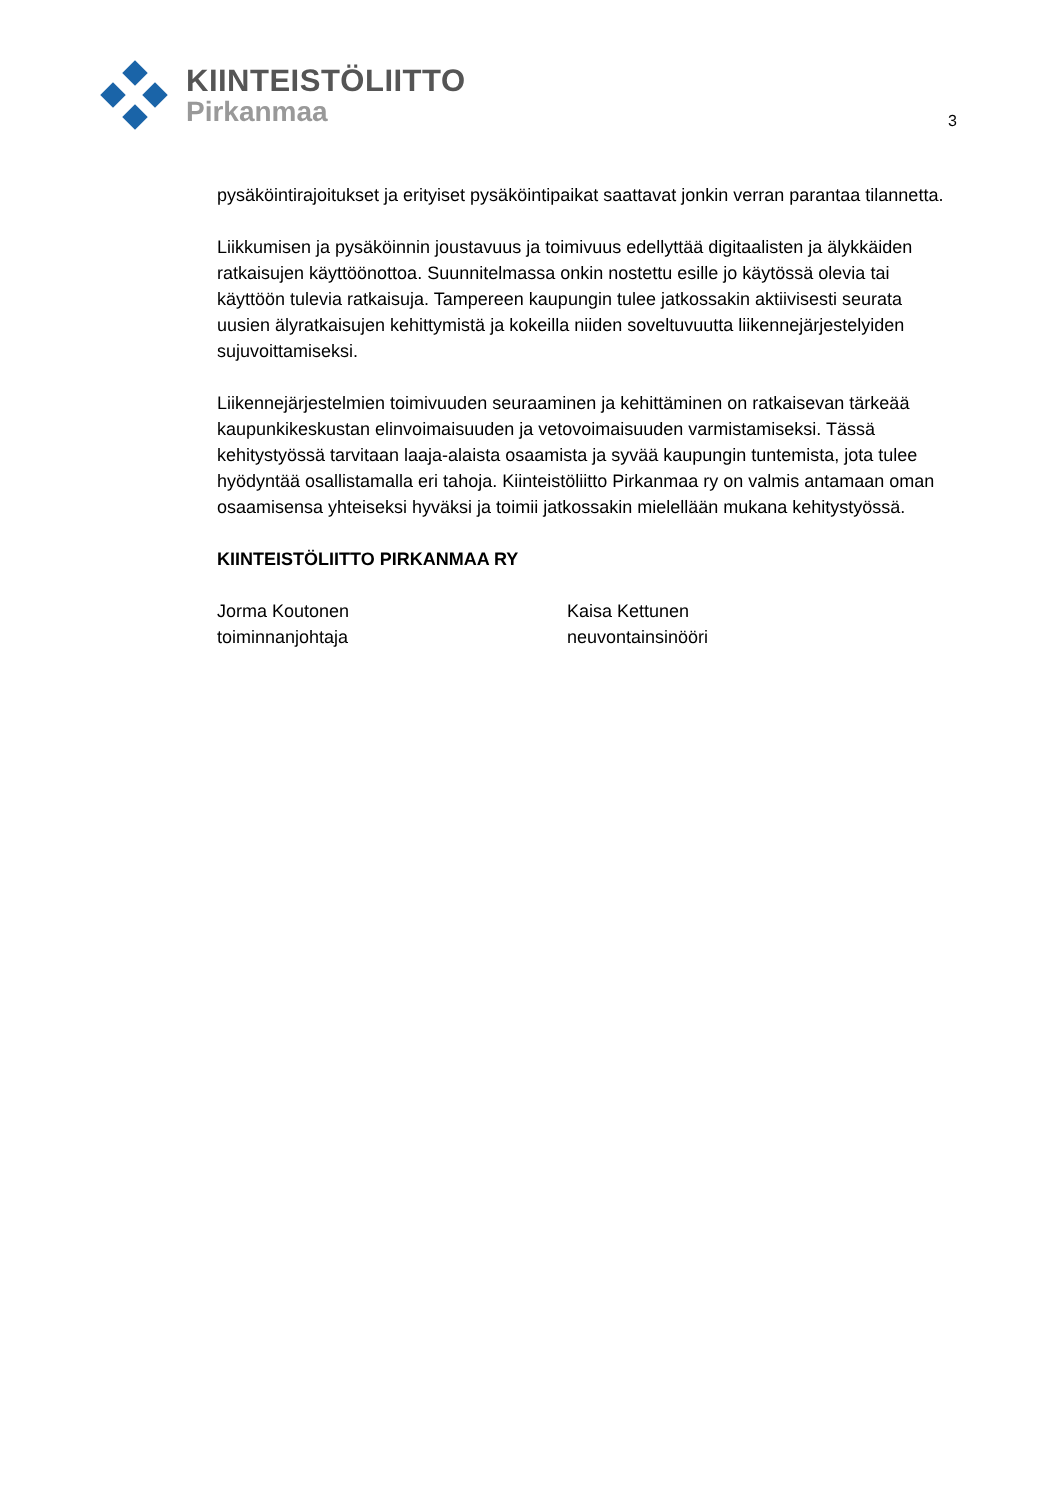KIINTEISTÖLIITTO
Pirkanmaa
3
pysäköintirajoitukset ja erityiset pysäköintipaikat saattavat jonkin verran parantaa tilannetta.
Liikkumisen ja pysäköinnin joustavuus ja toimivuus edellyttää digitaalisten ja älykkäiden ratkaisujen käyttöönottoa. Suunnitelmassa onkin nostettu esille jo käytössä olevia tai käyttöön tulevia ratkaisuja. Tampereen kaupungin tulee jatkossakin aktiivisesti seurata uusien älyratkaisujen kehittymistä ja kokeilla niiden soveltuvuutta liikennejärjestelyiden sujuvoittamiseksi.
Liikennejärjestelmien toimivuuden seuraaminen ja kehittäminen on ratkaisevan tärkeää kaupunkikeskustan elinvoimaisuuden ja vetovoimaisuuden varmistamiseksi. Tässä kehitystyössä tarvitaan laaja-alaista osaamista ja syvää kaupungin tuntemista, jota tulee hyödyntää osallistamalla eri tahoja. Kiinteistöliitto Pirkanmaa ry on valmis antamaan oman osaamisensa yhteiseksi hyväksi ja toimii jatkossakin mielellään mukana kehitystyössä.
KIINTEISTÖLIITTO PIRKANMAA RY
Jorma Koutonen
toiminnanjohtaja
Kaisa Kettunen
neuvontainsinööri